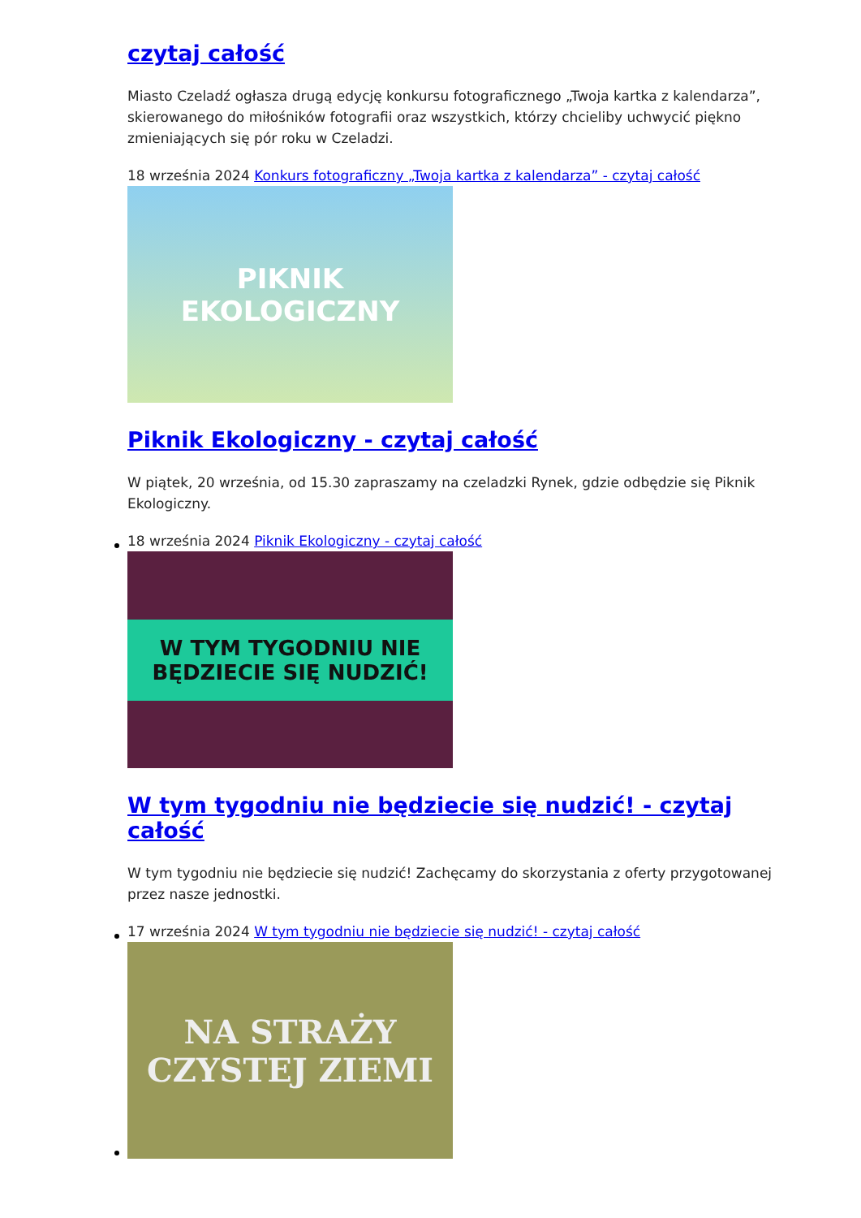czytaj całość
Miasto Czeladź ogłasza drugą edycję konkursu fotograficznego „Twoja kartka z kalendarza”, skierowanego do miłośników fotografii oraz wszystkich, którzy chcieliby uchwycić piękno zmieniających się pór roku w Czeladzi.
18 września 2024 Konkurs fotograficzny „Twoja kartka z kalendarza” - czytaj całość
PIKNIK EKOLOGICZNY
Piknik Ekologiczny - czytaj całość
W piątek, 20 września, od 15.30 zapraszamy na czeladzki Rynek, gdzie odbędzie się Piknik Ekologiczny.
18 września 2024 Piknik Ekologiczny - czytaj całość
W TYM TYGODNIU NIE BĘDZIECIE SIĘ NUDZIĆ!
W tym tygodniu nie będziecie się nudzić! - czytaj całość
W tym tygodniu nie będziecie się nudzić! Zachęcamy do skorzystania z oferty przygotowanej przez nasze jednostki.
17 września 2024 W tym tygodniu nie będziecie się nudzić! - czytaj całość
NA STRAŻY CZYSTEJ ZIEMI